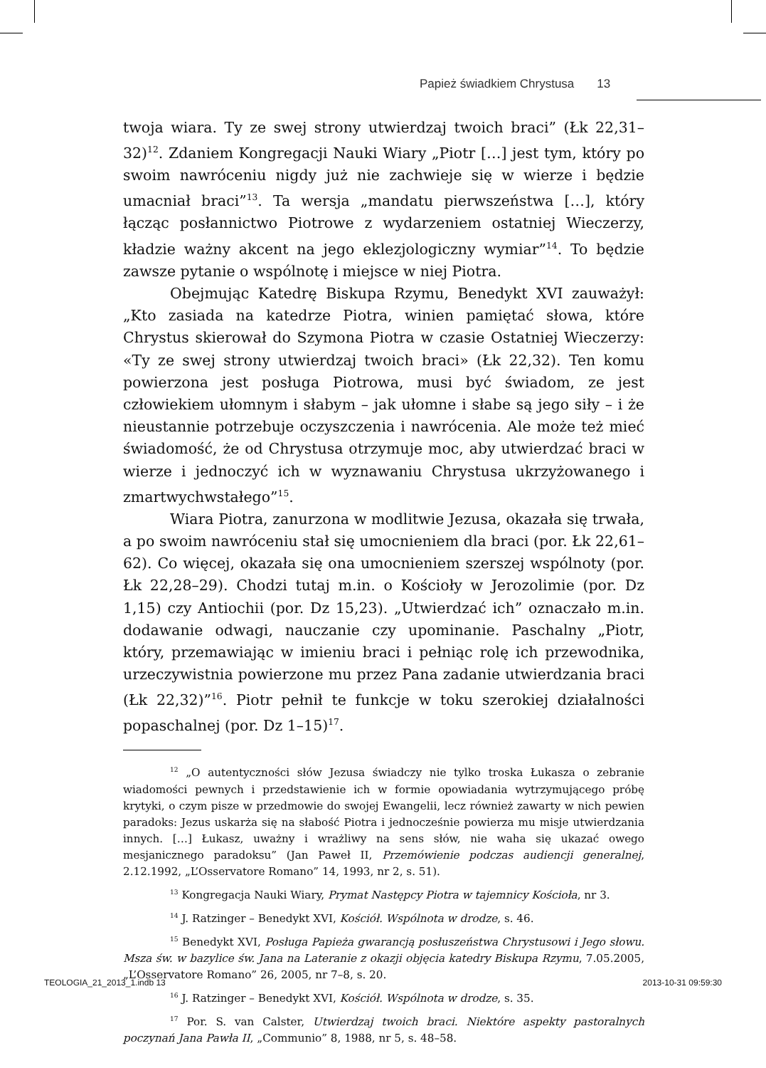Papież świadkiem Chrystusa 13
twoja wiara. Ty ze swej strony utwierdzaj twoich braci” (Łk 22,31–32)<sup>12</sup>. Zdaniem Kongregacji Nauki Wiary „Piotr […] jest tym, który po swoim nawróceniu nigdy już nie zachwieje się w wierze i będzie umacniał braci”<sup>13</sup>. Ta wersja „mandatu pierwszeństwa […], który łącząc posłannictwo Piotrowe z wydarzeniem ostatniej Wieczerzy, kładzie ważny akcent na jego eklezjologiczny wymiar”<sup>14</sup>. To będzie zawsze pytanie o wspólnotę i miejsce w niej Piotra.
Obejmując Katedrę Biskupa Rzymu, Benedykt XVI zauważył: „Kto zasiada na katedrze Piotra, winien pamiętać słowa, które Chrystus skierował do Szymona Piotra w czasie Ostatniej Wieczerzy: «Ty ze swej strony utwierdzaj twoich braci» (Łk 22,32). Ten komu powierzona jest posługa Piotrowa, musi być świadom, ze jest człowiekiem ułomnym i słabym – jak ułomne i słabe są jego siły – i że nieustannie potrzebuje oczyszczenia i nawrócenia. Ale może też mieć świadomość, że od Chrystusa otrzymuje moc, aby utwierdzać braci w wierze i jednoczyć ich w wyznawaniu Chrystusa ukrzyżowanego i zmartwychwstałego”<sup>15</sup>.
Wiara Piotra, zanurzona w modlitwie Jezusa, okazała się trwała, a po swoim nawróceniu stał się umocnieniem dla braci (por. Łk 22,61–62). Co więcej, okazała się ona umocnieniem szerszej wspólnoty (por. Łk 22,28–29). Chodzi tutaj m.in. o Kościoły w Jerozolimie (por. Dz 1,15) czy Antiochii (por. Dz 15,23). „Utwierdzać ich” oznaczało m.in. dodawanie odwagi, nauczanie czy upominanie. Paschalny „Piotr, który, przemawiając w imieniu braci i pełniąc rolę ich przewodnika, urzeczywistnia powierzone mu przez Pana zadanie utwierdzania braci (Łk 22,32)”<sup>16</sup>. Piotr pełnił te funkcje w toku szerokiej działalności popaschalnej (por. Dz 1–15)<sup>17</sup>.
<sup>12</sup> „O autentyczności słów Jezusa świadczy nie tylko troska Łukasza o zebranie wiadomości pewnych i przedstawienie ich w formie opowiadania wytrzymującego próbę krytyki, o czym pisze w przedmowie do swojej Ewangelii, lecz również zawarty w nich pewien paradoks: Jezus uskarża się na słabość Piotra i jednocześnie powierza mu misje utwierdzania innych. […] Łukasz, uważny i wrażliwy na sens słów, nie waha się ukazać owego mesjanicznego paradoksu” (Jan Paweł II, Przemówienie podczas audiencji generalnej, 2.12.1992, „L’Osservatore Romano” 14, 1993, nr 2, s. 51).
<sup>13</sup> Kongregacja Nauki Wiary, Prymat Następcy Piotra w tajemnicy Kościoła, nr 3.
<sup>14</sup> J. Ratzinger – Benedykt XVI, Kościół. Wspólnota w drodze, s. 46.
<sup>15</sup> Benedykt XVI, Posługa Papieża gwarancją posłuszeństwa Chrystusowi i Jego słowu. Msza św. w bazylice św. Jana na Lateranie z okazji objęcia katedry Biskupa Rzymu, 7.05.2005, „L’Osservatore Romano” 26, 2005, nr 7–8, s. 20.
<sup>16</sup> J. Ratzinger – Benedykt XVI, Kościół. Wspólnota w drodze, s. 35.
<sup>17</sup> Por. S. van Calster, Utwierdzaj twoich braci. Niektóre aspekty pastoralnych poczynań Jana Pawła II, „Communio” 8, 1988, nr 5, s. 48–58.
TEOLOGIA_21_2013_1.indb 13 2013-10-31 09:59:30